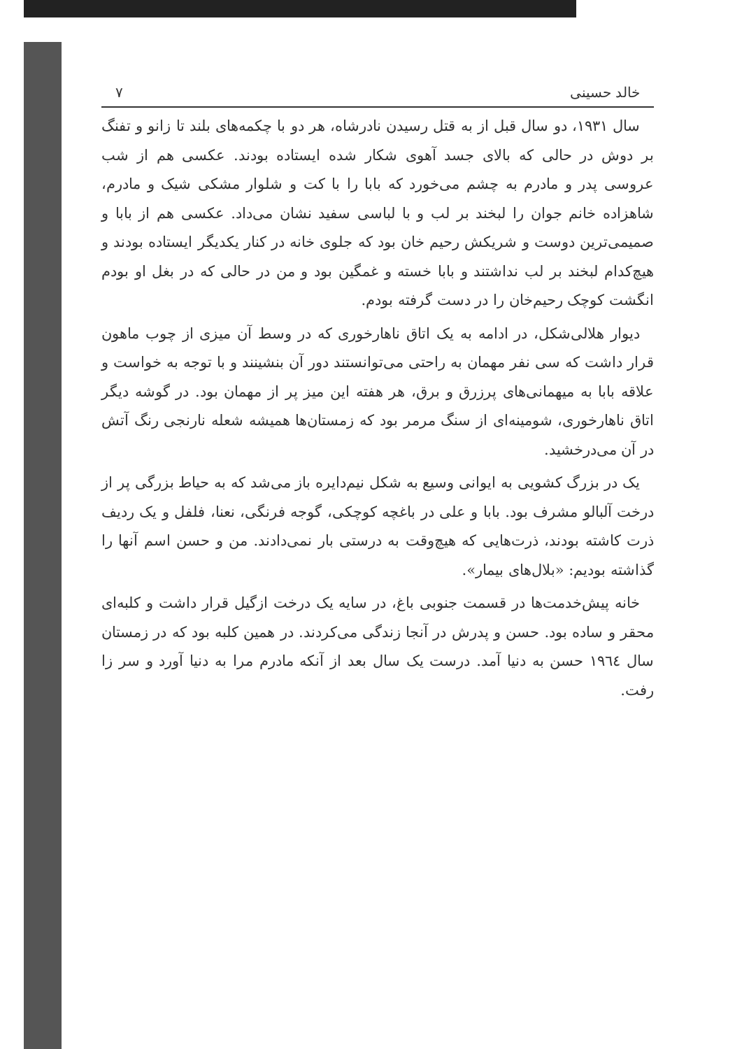خالد حسینی ۷
سال ۱۹۳۱، دو سال قبل از به قتل رسیدن نادرشاه، هر دو با چکمه‌های بلند تا زانو و تفنگ بر دوش در حالی که بالای جسد آهوی شکار شده ایستاده بودند. عکسی هم از شب عروسی پدر و مادرم به چشم می‌خورد که بابا را با کت و شلوار مشکی شیک و مادرم، شاهزاده خانم جوان را لبخند بر لب و با لباسی سفید نشان می‌داد. عکسی هم از بابا و صمیمی‌ترین دوست و شریکش رحیم خان بود که جلوی خانه در کنار یکدیگر ایستاده بودند و هیچ‌کدام لبخند بر لب نداشتند و بابا خسته و غمگین بود و من در حالی که در بغل او بودم انگشت کوچک رحیم‌خان را در دست گرفته بودم.
دیوار هلالی‌شکل، در ادامه به یک اتاق ناهارخوری که در وسط آن میزی از چوب ماهون قرار داشت که سی نفر مهمان به راحتی می‌توانستند دور آن بنشینند و با توجه به خواست و علاقه بابا به میهمانی‌های پرزرق و برق، هر هفته این میز پر از مهمان بود. در گوشه دیگر اتاق ناهارخوری، شومینه‌ای از سنگ مرمر بود که زمستان‌ها همیشه شعله نارنجی رنگ آتش در آن می‌درخشید.
یک در بزرگ کشویی به ایوانی وسیع به شکل نیم‌دایره باز می‌شد که به حیاط بزرگی پر از درخت آلبالو مشرف بود. بابا و علی در باغچه کوچکی، گوجه فرنگی، نعنا، فلفل و یک ردیف ذرت کاشته بودند، ذرت‌هایی که هیچ‌وقت به درستی بار نمی‌دادند. من و حسن اسم آنها را گذاشته بودیم: «بلال‌های بیمار».
خانه پیش‌خدمت‌ها در قسمت جنوبی باغ، در سایه یک درخت ازگیل قرار داشت و کلبه‌ای محقر و ساده بود. حسن و پدرش در آنجا زندگی می‌کردند. در همین کلبه بود که در زمستان سال ۱۹٦٤ حسن به دنیا آمد. درست یک سال بعد از آنکه مادرم مرا به دنیا آورد و سر زا رفت.